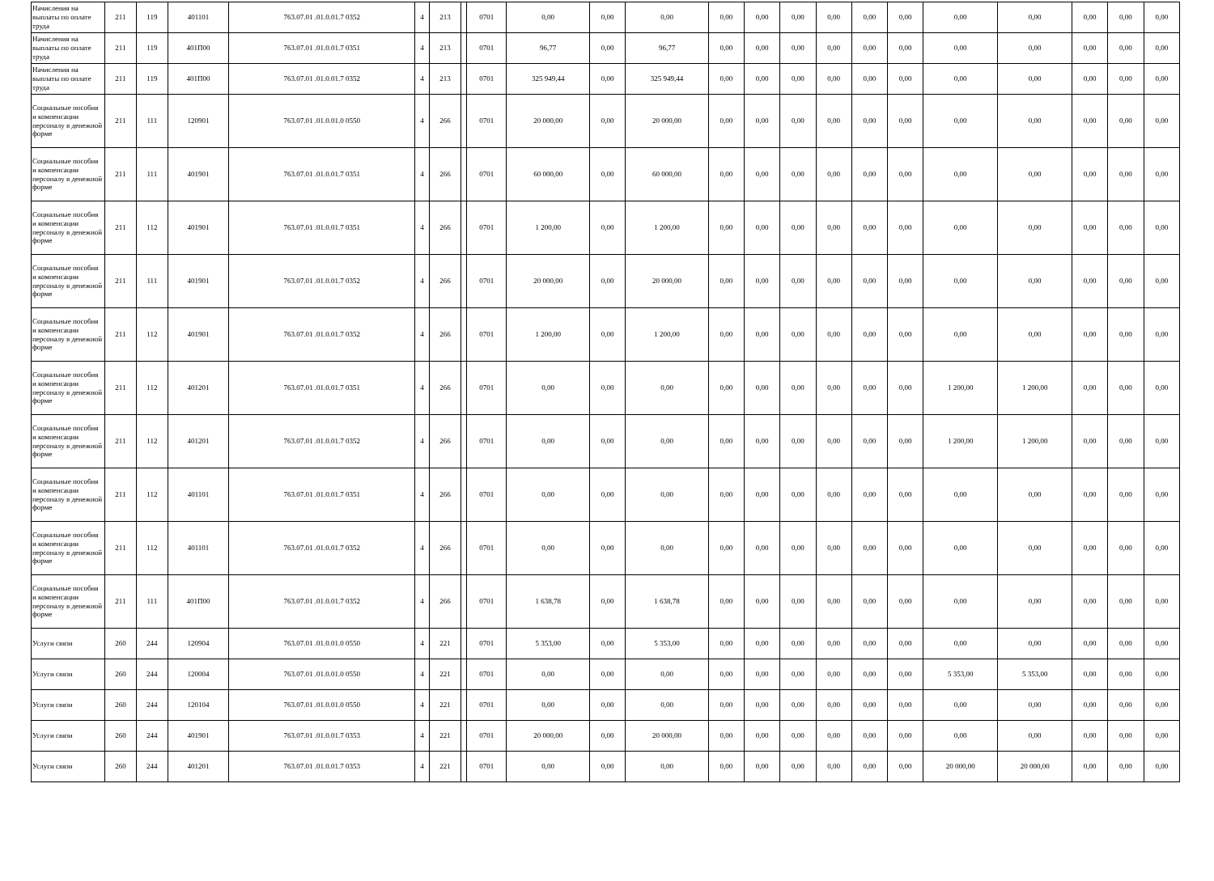| Начисления на выплаты по оплате труда | 211 | 119 | 401101 | 763.07.01 .01.0.01.7 0352 | 4 | 213 | | 0701 | 0,00 | 0,00 | 0,00 | 0,00 | 0,00 | 0,00 | 0,00 | 0,00 | 0,00 | 0,00 | 0,00 | 0,00 | 0,00 | 0,00 |
| Начисления на выплаты по оплате труда | 211 | 119 | 401П00 | 763.07.01 .01.0.01.7 0351 | 4 | 213 | | 0701 | 96,77 | 0,00 | 96,77 | 0,00 | 0,00 | 0,00 | 0,00 | 0,00 | 0,00 | 0,00 | 0,00 | 0,00 | 0,00 | 0,00 |
| Начисления на выплаты по оплате труда | 211 | 119 | 401П00 | 763.07.01 .01.0.01.7 0352 | 4 | 213 | | 0701 | 325 949,44 | 0,00 | 325 949,44 | 0,00 | 0,00 | 0,00 | 0,00 | 0,00 | 0,00 | 0,00 | 0,00 | 0,00 | 0,00 | 0,00 |
| Социальные пособия и компенсации персоналу в денежной форме | 211 | 111 | 120901 | 763.07.01 .01.0.01.0 0550 | 4 | 266 | | 0701 | 20 000,00 | 0,00 | 20 000,00 | 0,00 | 0,00 | 0,00 | 0,00 | 0,00 | 0,00 | 0,00 | 0,00 | 0,00 | 0,00 | 0,00 |
| Социальные пособия и компенсации персоналу в денежной форме | 211 | 111 | 401901 | 763.07.01 .01.0.01.7 0351 | 4 | 266 | | 0701 | 60 000,00 | 0,00 | 60 000,00 | 0,00 | 0,00 | 0,00 | 0,00 | 0,00 | 0,00 | 0,00 | 0,00 | 0,00 | 0,00 | 0,00 |
| Социальные пособия и компенсации персоналу в денежной форме | 211 | 112 | 401901 | 763.07.01 .01.0.01.7 0351 | 4 | 266 | | 0701 | 1 200,00 | 0,00 | 1 200,00 | 0,00 | 0,00 | 0,00 | 0,00 | 0,00 | 0,00 | 0,00 | 0,00 | 0,00 | 0,00 | 0,00 |
| Социальные пособия и компенсации персоналу в денежной форме | 211 | 111 | 401901 | 763.07.01 .01.0.01.7 0352 | 4 | 266 | | 0701 | 20 000,00 | 0,00 | 20 000,00 | 0,00 | 0,00 | 0,00 | 0,00 | 0,00 | 0,00 | 0,00 | 0,00 | 0,00 | 0,00 | 0,00 |
| Социальные пособия и компенсации персоналу в денежной форме | 211 | 112 | 401901 | 763.07.01 .01.0.01.7 0352 | 4 | 266 | | 0701 | 1 200,00 | 0,00 | 1 200,00 | 0,00 | 0,00 | 0,00 | 0,00 | 0,00 | 0,00 | 0,00 | 0,00 | 0,00 | 0,00 | 0,00 |
| Социальные пособия и компенсации персоналу в денежной форме | 211 | 112 | 401201 | 763.07.01 .01.0.01.7 0351 | 4 | 266 | | 0701 | 0,00 | 0,00 | 0,00 | 0,00 | 0,00 | 0,00 | 0,00 | 0,00 | 0,00 | 1 200,00 | 1 200,00 | 0,00 | 0,00 | 0,00 |
| Социальные пособия и компенсации персоналу в денежной форме | 211 | 112 | 401201 | 763.07.01 .01.0.01.7 0352 | 4 | 266 | | 0701 | 0,00 | 0,00 | 0,00 | 0,00 | 0,00 | 0,00 | 0,00 | 0,00 | 0,00 | 1 200,00 | 1 200,00 | 0,00 | 0,00 | 0,00 |
| Социальные пособия и компенсации персоналу в денежной форме | 211 | 112 | 401101 | 763.07.01 .01.0.01.7 0351 | 4 | 266 | | 0701 | 0,00 | 0,00 | 0,00 | 0,00 | 0,00 | 0,00 | 0,00 | 0,00 | 0,00 | 0,00 | 0,00 | 0,00 | 0,00 | 0,00 |
| Социальные пособия и компенсации персоналу в денежной форме | 211 | 112 | 401101 | 763.07.01 .01.0.01.7 0352 | 4 | 266 | | 0701 | 0,00 | 0,00 | 0,00 | 0,00 | 0,00 | 0,00 | 0,00 | 0,00 | 0,00 | 0,00 | 0,00 | 0,00 | 0,00 | 0,00 |
| Социальные пособия и компенсации персоналу в денежной форме | 211 | 111 | 401П00 | 763.07.01 .01.0.01.7 0352 | 4 | 266 | | 0701 | 1 638,78 | 0,00 | 1 638,78 | 0,00 | 0,00 | 0,00 | 0,00 | 0,00 | 0,00 | 0,00 | 0,00 | 0,00 | 0,00 | 0,00 |
| Услуги связи | 260 | 244 | 120904 | 763.07.01 .01.0.01.0 0550 | 4 | 221 | | 0701 | 5 353,00 | 0,00 | 5 353,00 | 0,00 | 0,00 | 0,00 | 0,00 | 0,00 | 0,00 | 0,00 | 0,00 | 0,00 | 0,00 | 0,00 |
| Услуги связи | 260 | 244 | 120004 | 763.07.01 .01.0.01.0 0550 | 4 | 221 | | 0701 | 0,00 | 0,00 | 0,00 | 0,00 | 0,00 | 0,00 | 0,00 | 0,00 | 0,00 | 5 353,00 | 5 353,00 | 0,00 | 0,00 | 0,00 |
| Услуги связи | 260 | 244 | 120104 | 763.07.01 .01.0.01.0 0550 | 4 | 221 | | 0701 | 0,00 | 0,00 | 0,00 | 0,00 | 0,00 | 0,00 | 0,00 | 0,00 | 0,00 | 0,00 | 0,00 | 0,00 | 0,00 | 0,00 |
| Услуги связи | 260 | 244 | 401901 | 763.07.01 .01.0.01.7 0353 | 4 | 221 | | 0701 | 20 000,00 | 0,00 | 20 000,00 | 0,00 | 0,00 | 0,00 | 0,00 | 0,00 | 0,00 | 0,00 | 0,00 | 0,00 | 0,00 | 0,00 |
| Услуги связи | 260 | 244 | 401201 | 763.07.01 .01.0.01.7 0353 | 4 | 221 | | 0701 | 0,00 | 0,00 | 0,00 | 0,00 | 0,00 | 0,00 | 0,00 | 0,00 | 0,00 | 20 000,00 | 20 000,00 | 0,00 | 0,00 | 0,00 |